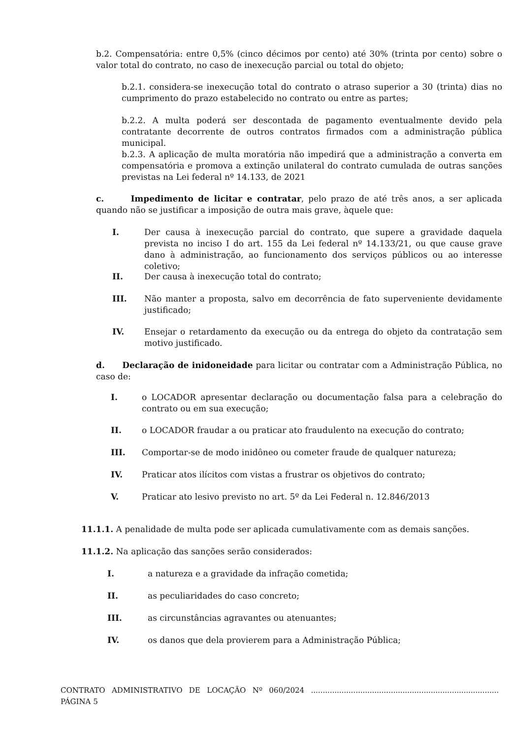b.2. Compensatória: entre 0,5% (cinco décimos por cento) até 30% (trinta por cento) sobre o valor total do contrato, no caso de inexecução parcial ou total do objeto;
b.2.1. considera-se inexecução total do contrato o atraso superior a 30 (trinta) dias no cumprimento do prazo estabelecido no contrato ou entre as partes;
b.2.2. A multa poderá ser descontada de pagamento eventualmente devido pela contratante decorrente de outros contratos firmados com a administração pública municipal.
b.2.3. A aplicação de multa moratória não impedirá que a administração a converta em compensatória e promova a extinção unilateral do contrato cumulada de outras sanções previstas na Lei federal nº 14.133, de 2021
c. Impedimento de licitar e contratar, pelo prazo de até três anos, a ser aplicada quando não se justificar a imposição de outra mais grave, àquele que:
I. Der causa à inexecução parcial do contrato, que supere a gravidade daquela prevista no inciso I do art. 155 da Lei federal nº 14.133/21, ou que cause grave dano à administração, ao funcionamento dos serviços públicos ou ao interesse coletivo;
II. Der causa à inexecução total do contrato;
III. Não manter a proposta, salvo em decorrência de fato superveniente devidamente justificado;
IV. Ensejar o retardamento da execução ou da entrega do objeto da contratação sem motivo justificado.
d. Declaração de inidoneidade para licitar ou contratar com a Administração Pública, no caso de:
I. o LOCADOR apresentar declaração ou documentação falsa para a celebração do contrato ou em sua execução;
II. o LOCADOR fraudar a ou praticar ato fraudulento na execução do contrato;
III. Comportar-se de modo inidôneo ou cometer fraude de qualquer natureza;
IV. Praticar atos ilícitos com vistas a frustrar os objetivos do contrato;
V. Praticar ato lesivo previsto no art. 5º da Lei Federal n. 12.846/2013
11.1.1. A penalidade de multa pode ser aplicada cumulativamente com as demais sanções.
11.1.2. Na aplicação das sanções serão considerados:
I. a natureza e a gravidade da infração cometida;
II. as peculiaridades do caso concreto;
III. as circunstâncias agravantes ou atenuantes;
IV. os danos que dela provierem para a Administração Pública;
CONTRATO ADMINISTRATIVO DE LOCAÇÃO Nº 060/2024 ................................................................................ PÁGINA 5